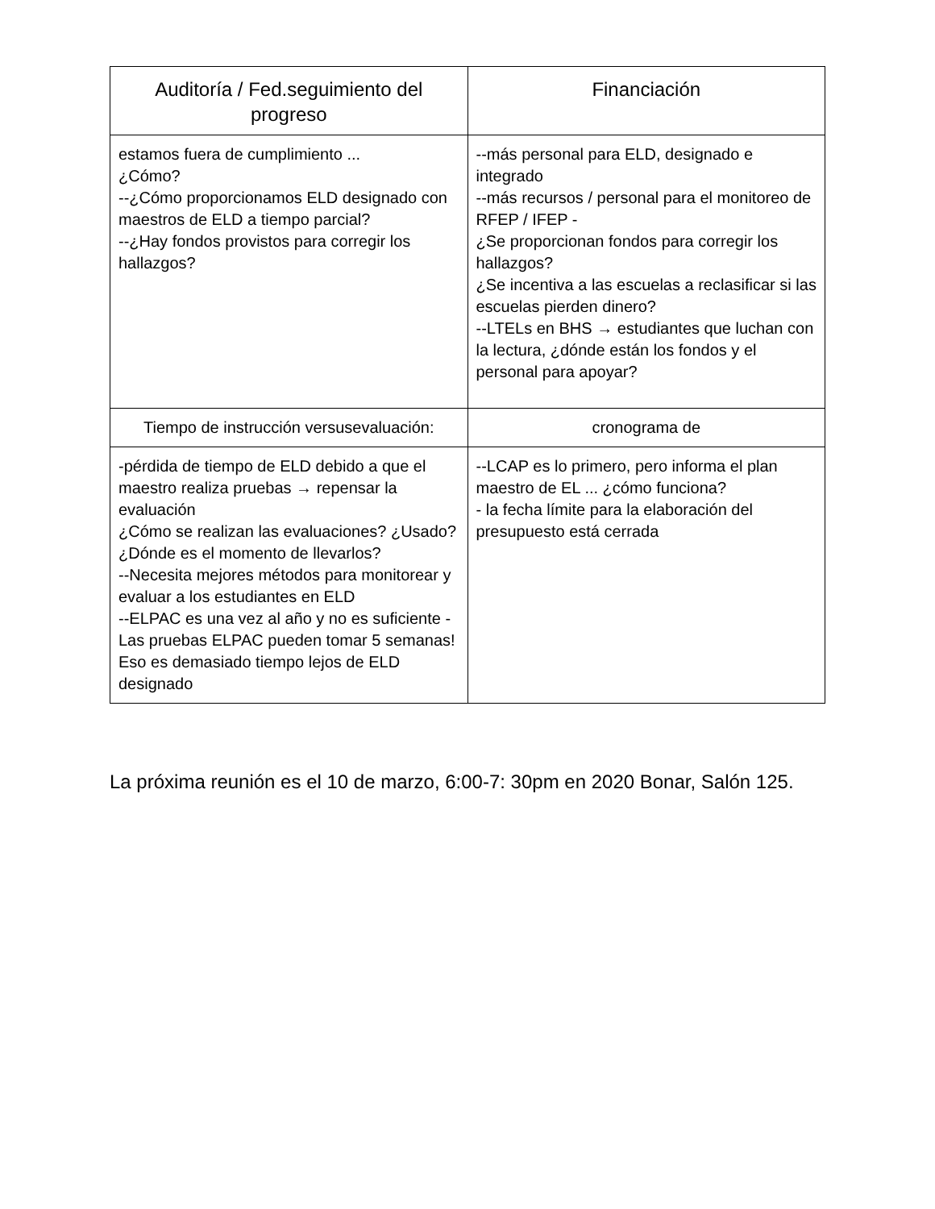| Auditoría / Fed.seguimiento del progreso | Financiación |
| --- | --- |
| estamos fuera de cumplimiento ... ¿Cómo? --¿Cómo proporcionamos ELD designado con maestros de ELD a tiempo parcial? --¿Hay fondos provistos para corregir los hallazgos? | --más personal para ELD, designado e integrado --más recursos / personal para el monitoreo de RFEP / IFEP - ¿Se proporcionan fondos para corregir los hallazgos? ¿Se incentiva a las escuelas a reclasificar si las escuelas pierden dinero? --LTELs en BHS → estudiantes que luchan con la lectura, ¿dónde están los fondos y el personal para apoyar? |
| Tiempo de instrucción versusevaluación: | cronograma de |
| -pérdida de tiempo de ELD debido a que el maestro realiza pruebas → repensar la evaluación ¿Cómo se realizan las evaluaciones? ¿Usado? ¿Dónde es el momento de llevarlos? --Necesita mejores métodos para monitorear y evaluar a los estudiantes en ELD --ELPAC es una vez al año y no es suficiente - Las pruebas ELPAC pueden tomar 5 semanas! Eso es demasiado tiempo lejos de ELD designado | --LCAP es lo primero, pero informa el plan maestro de EL ... ¿cómo funciona? - la fecha límite para la elaboración del presupuesto está cerrada |
La próxima reunión es el 10 de marzo, 6:00-7: 30pm en 2020 Bonar, Salón 125.